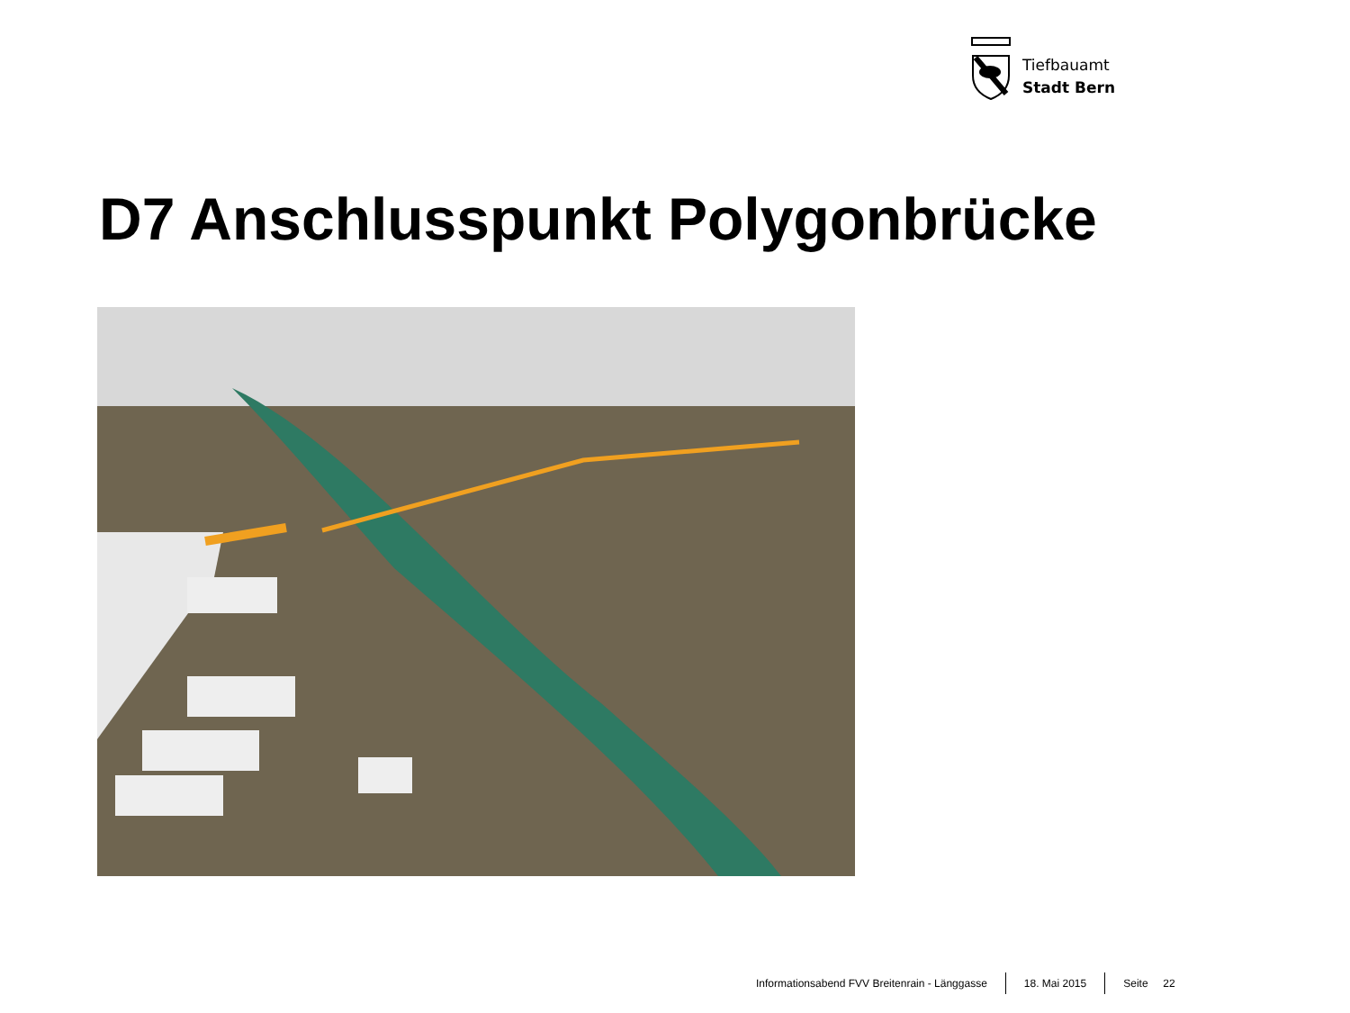Tiefbauamt
Stadt Bern
D7 Anschlusspunkt Polygonbrücke
Informationsabend FVV Breitenrain - Länggasse
18. Mai 2015 Seite 22